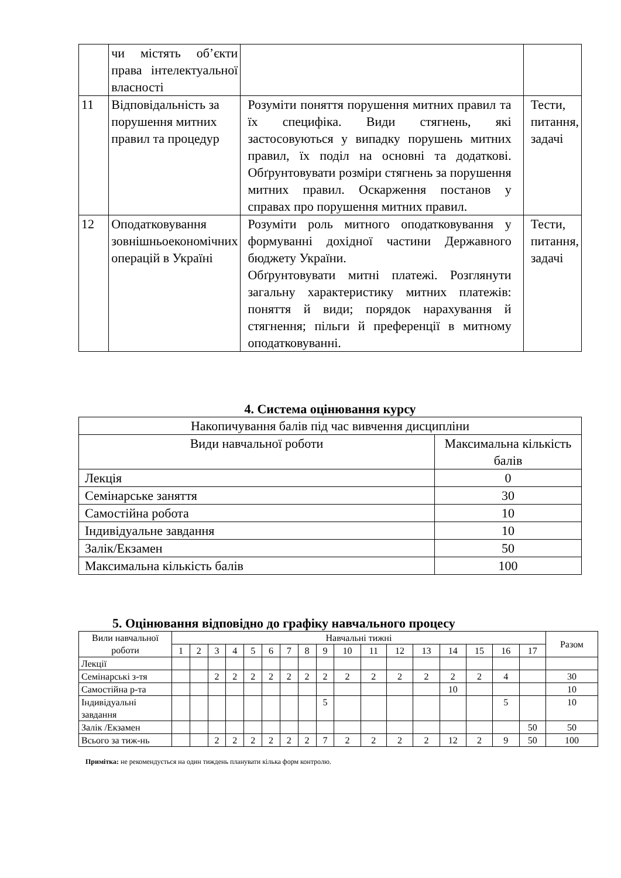| | чи містять об’єкти права інтелектуальної власності | | |
| 11 | Відповідальність за порушення митних правил та процедур | Розуміти поняття порушення митних правил та їх специфіка. Види стягнень, які застосовуються у випадку порушень митних правил, їх поділ на основні та додаткові. Обґрунтовувати розміри стягнень за порушення митних правил. Оскарження постанов у справах про порушення митних правил. | Тести, питання, задачі |
| 12 | Оподатковування зовнішньоекономічних операцій в Україні | Розуміти роль митного оподатковування у формуванні дохідної частини Державного бюджету України. Обґрунтовувати митні платежі. Розглянути загальну характеристику митних платежів: поняття й види; порядок нарахування й стягнення; пільги й преференції в митному оподатковуванні. | Тести, питання, задачі |
4. Система оцінювання курсу
| Накопичування балів під час вивчення дисципліни | |
| Види навчальної роботи | Максимальна кількість балів |
| Лекція | 0 |
| Семінарське заняття | 30 |
| Самостійна робота | 10 |
| Індивідуальне завдання | 10 |
| Залік/Екзамен | 50 |
| Максимальна кількість балів | 100 |
5. Оцінювання відповідно до графіку навчального процесу
| Вили навчальної роботи | Навчальні тижні | | | | | | | | | | | | | | | | | Разом |
| --- | --- | --- | --- | --- | --- | --- | --- | --- | --- | --- | --- | --- | --- | --- | --- | --- | --- | --- |
| | 1 | 2 | 3 | 4 | 5 | 6 | 7 | 8 | 9 | 10 | 11 | 12 | 13 | 14 | 15 | 16 | 17 | |
| Лекції | | | | | | | | | | | | | | | | | | |
| Семінарські з-тя | | | 2 | 2 | 2 | 2 | 2 | 2 | 2 | 2 | 2 | 2 | 2 | 2 | 2 | 4 | | 30 |
| Самостійна р-та | | | | | | | | | | | | | | 10 | | | | 10 |
| Індивідуальні завдання | | | | | | | | | 5 | | | | | | | 5 | | 10 |
| Залік /Екзамен | | | | | | | | | | | | | | | | | 50 | 50 |
| Всього за тиж-нь | | | 2 | 2 | 2 | 2 | 2 | 2 | 7 | 2 | 2 | 2 | 2 | 12 | 2 | 9 | 50 | 100 |
Примітка: не рекомендується на один тиждень планувати кілька форм контролю.